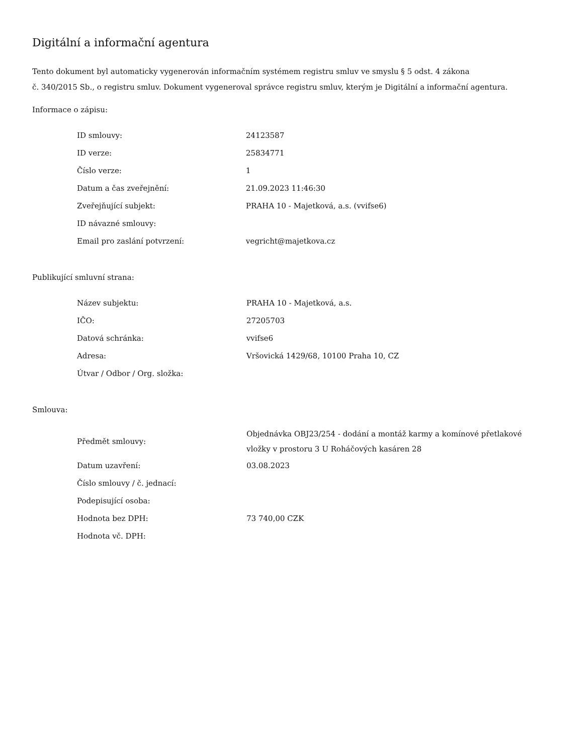Digitální a informační agentura
Tento dokument byl automaticky vygenerován informačním systémem registru smluv ve smyslu § 5 odst. 4 zákona
č. 340/2015 Sb., o registru smluv. Dokument vygeneroval správce registru smluv, kterým je Digitální a informační agentura.
Informace o zápisu:
| ID smlouvy: | 24123587 |
| ID verze: | 25834771 |
| Číslo verze: | 1 |
| Datum a čas zveřejnění: | 21.09.2023 11:46:30 |
| Zveřejňující subjekt: | PRAHA 10 - Majetková, a.s. (vvifse6) |
| ID návazné smlouvy: | |
| Email pro zaslání potvrzení: | vegricht@majetkova.cz |
Publikující smluvní strana:
| Název subjektu: | PRAHA 10 - Majetková, a.s. |
| IČO: | 27205703 |
| Datová schránka: | vvifse6 |
| Adresa: | Vršovická 1429/68, 10100 Praha 10, CZ |
| Útvar / Odbor / Org. složka: | |
Smlouva:
| Předmět smlouvy: | Objednávka OBJ23/254 - dodání a montáž karmy a komínové přetlakové vložky v prostoru 3 U Roháčových kasáren 28 |
| Datum uzavření: | 03.08.2023 |
| Číslo smlouvy / č. jednací: | |
| Podepisující osoba: | |
| Hodnota bez DPH: | 73 740,00 CZK |
| Hodnota vč. DPH: | |